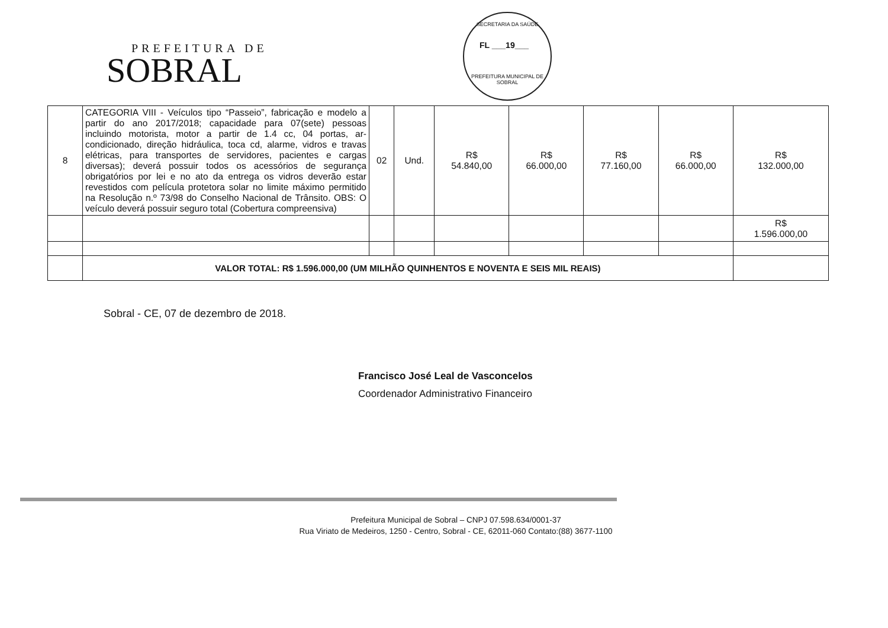PREFEITURA DE
SOBRAL
SECRETARIA DA SAÚDE
FL ___19___
PREFEITURA MUNICIPAL DE SOBRAL
| 8 | CATEGORIA VIII - Veículos tipo “Passeio”, fabricação e modelo a partir do ano 2017/2018; capacidade para 07(sete) pessoas incluindo motorista, motor a partir de 1.4 cc, 04 portas, ar-condicionado, direção hidráulica, toca cd, alarme, vidros e travas elétricas, para transportes de servidores, pacientes e cargas diversas); deverá possuir todos os acessórios de segurança obrigatórios por lei e no ato da entrega os vidros deverão estar revestidos com película protetora solar no limite máximo permitido na Resolução n.º 73/98 do Conselho Nacional de Trânsito. OBS: O veículo deverá possuir seguro total (Cobertura compreensiva) | 02 | Und. | R$ 54.840,00 | R$ 66.000,00 | R$ 77.160,00 | R$ 66.000,00 | R$ 132.000,00 |
| | | | | | | | | R$ 1.596.000,00 |
| | VALOR TOTAL: R$ 1.596.000,00 (UM MILHÃO QUINHENTOS E NOVENTA E SEIS MIL REAIS) | | | | | | | |
Sobral - CE, 07 de dezembro de 2018.
Francisco José Leal de Vasconcelos
Coordenador Administrativo Financeiro
Prefeitura Municipal de Sobral – CNPJ 07.598.634/0001-37
Rua Viriato de Medeiros, 1250 - Centro, Sobral - CE, 62011-060 Contato:(88) 3677-1100